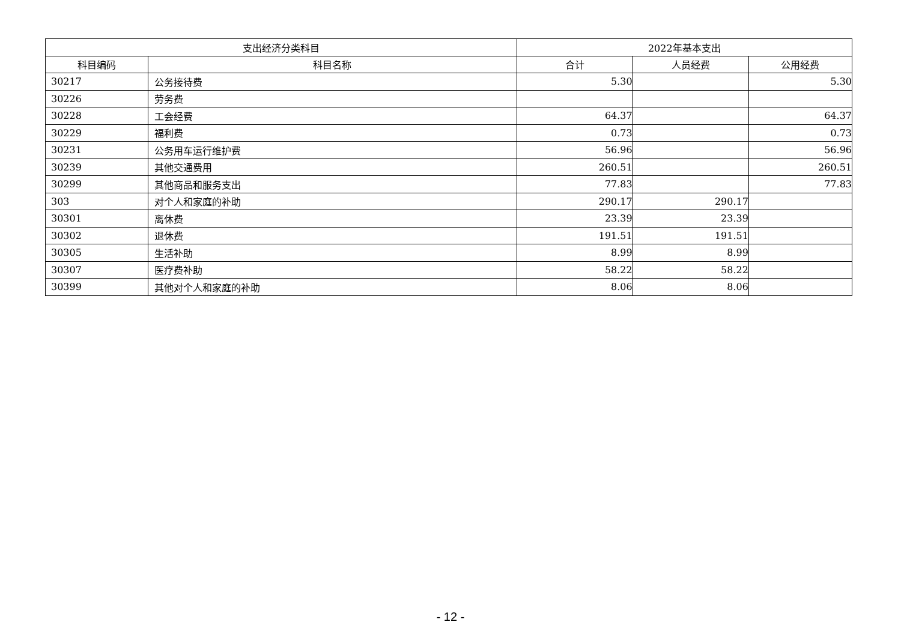| 支出经济分类科目 | | 2022年基本支出 | | |
| --- | --- | --- | --- | --- |
| 科目编码 | 科目名称 | 合计 | 人员经费 | 公用经费 |
| 30217 | 公务接待费 | 5.30 | | 5.30 |
| 30226 | 劳务费 | | | |
| 30228 | 工会经费 | 64.37 | | 64.37 |
| 30229 | 福利费 | 0.73 | | 0.73 |
| 30231 | 公务用车运行维护费 | 56.96 | | 56.96 |
| 30239 | 其他交通费用 | 260.51 | | 260.51 |
| 30299 | 其他商品和服务支出 | 77.83 | | 77.83 |
| 303 | 对个人和家庭的补助 | 290.17 | 290.17 | |
| 30301 | 离休费 | 23.39 | 23.39 | |
| 30302 | 退休费 | 191.51 | 191.51 | |
| 30305 | 生活补助 | 8.99 | 8.99 | |
| 30307 | 医疗费补助 | 58.22 | 58.22 | |
| 30399 | 其他对个人和家庭的补助 | 8.06 | 8.06 | |
- 12 -